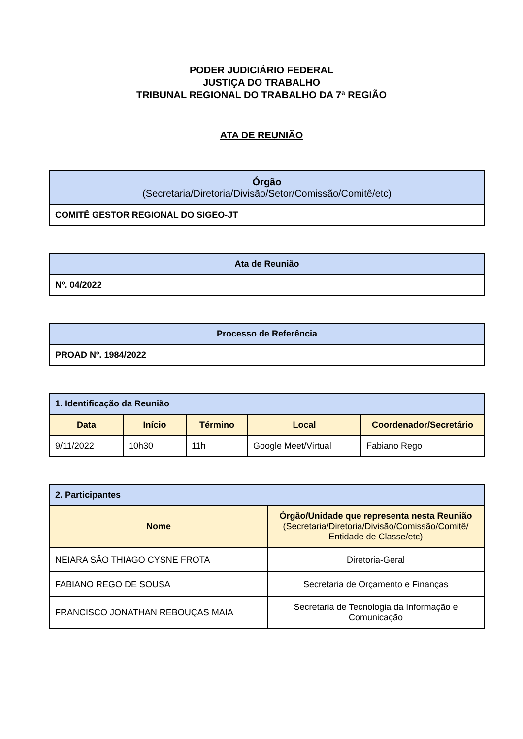PODER JUDICIÁRIO FEDERAL
JUSTIÇA DO TRABALHO
TRIBUNAL REGIONAL DO TRABALHO DA 7ª REGIÃO
ATA DE REUNIÃO
| Órgão (Secretaria/Diretoria/Divisão/Setor/Comissão/Comitê/etc) |
| --- |
| COMITÊ GESTOR REGIONAL DO SIGEO-JT |
| Ata de Reunião |
| --- |
| Nº. 04/2022 |
| Processo de Referência |
| --- |
| PROAD Nº. 1984/2022 |
| 1. Identificação da Reunião | | | | |
| --- | --- | --- | --- | --- |
| Data | Início | Término | Local | Coordenador/Secretário |
| 9/11/2022 | 10h30 | 11h | Google Meet/Virtual | Fabiano Rego |
| 2. Participantes | |
| --- | --- |
| Nome | Órgão/Unidade que representa nesta Reunião (Secretaria/Diretoria/Divisão/Comissão/Comitê/ Entidade de Classe/etc) |
| NEIARA SÃO THIAGO CYSNE FROTA | Diretoria-Geral |
| FABIANO REGO DE SOUSA | Secretaria de Orçamento e Finanças |
| FRANCISCO JONATHAN REBOUÇAS MAIA | Secretaria de Tecnologia da Informação e Comunicação |